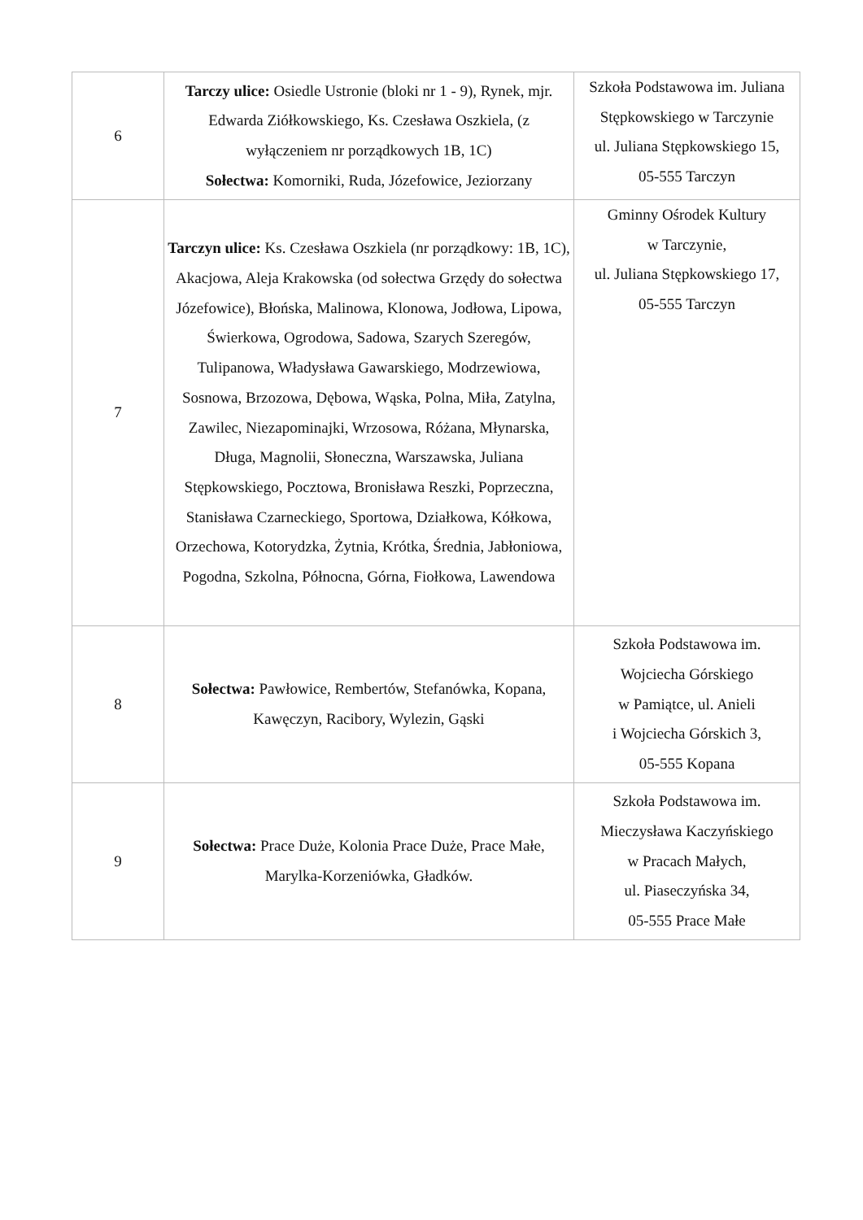| 6 | Tarczy ulice: Osiedle Ustronie (bloki nr 1 - 9), Rynek, mjr. Edwarda Ziółkowskiego, Ks. Czesława Oszkiela, (z wyłączeniem nr porządkowych 1B, 1C) Sołectwa: Komorniki, Ruda, Józefowice, Jeziorzany | Szkoła Podstawowa im. Juliana Stępkowskiego w Tarczynie ul. Juliana Stępkowskiego 15, 05-555 Tarczyn |
| 7 | Tarczyn ulice: Ks. Czesława Oszkiela (nr porządkowy: 1B, 1C), Akacjowa, Aleja Krakowska (od sołectwa Grzędy do sołectwa Józefowice), Błońska, Malinowa, Klonowa, Jodłowa, Lipowa, Świerkowa, Ogrodowa, Sadowa, Szarych Szeregów, Tulipanowa, Władysława Gawarskiego, Modrzewiowa, Sosnowa, Brzozowa, Dębowa, Wąska, Polna, Miła, Zatylna, Zawilec, Niezapominajki, Wrzosowa, Różana, Młynarska, Długa, Magnolii, Słoneczna, Warszawska, Juliana Stępkowskiego, Pocztowa, Bronisława Reszki, Poprzeczna, Stanisława Czarneckiego, Sportowa, Działkowa, Kółkowa, Orzechowa, Kotorydzka, Żytnia, Krótka, Średnia, Jabłoniowa, Pogodna, Szkolna, Północna, Górna, Fiołkowa, Lawendowa | Gminny Ośrodek Kultury w Tarczynie, ul. Juliana Stępkowskiego 17, 05-555 Tarczyn |
| 8 | Sołectwa: Pawłowice, Rembertów, Stefanówka, Kopana, Kawęczyn, Racibory, Wylezin, Gąski | Szkoła Podstawowa im. Wojciecha Górskiego w Pamiątce, ul. Anieli i Wojciecha Górskich 3, 05-555 Kopana |
| 9 | Sołectwa: Prace Duże, Kolonia Prace Duże, Prace Małe, Marylka-Korzeniówka, Gładków. | Szkoła Podstawowa im. Mieczysława Kaczyńskiego w Pracach Małych, ul. Piaseczyńska 34, 05-555 Prace Małe |